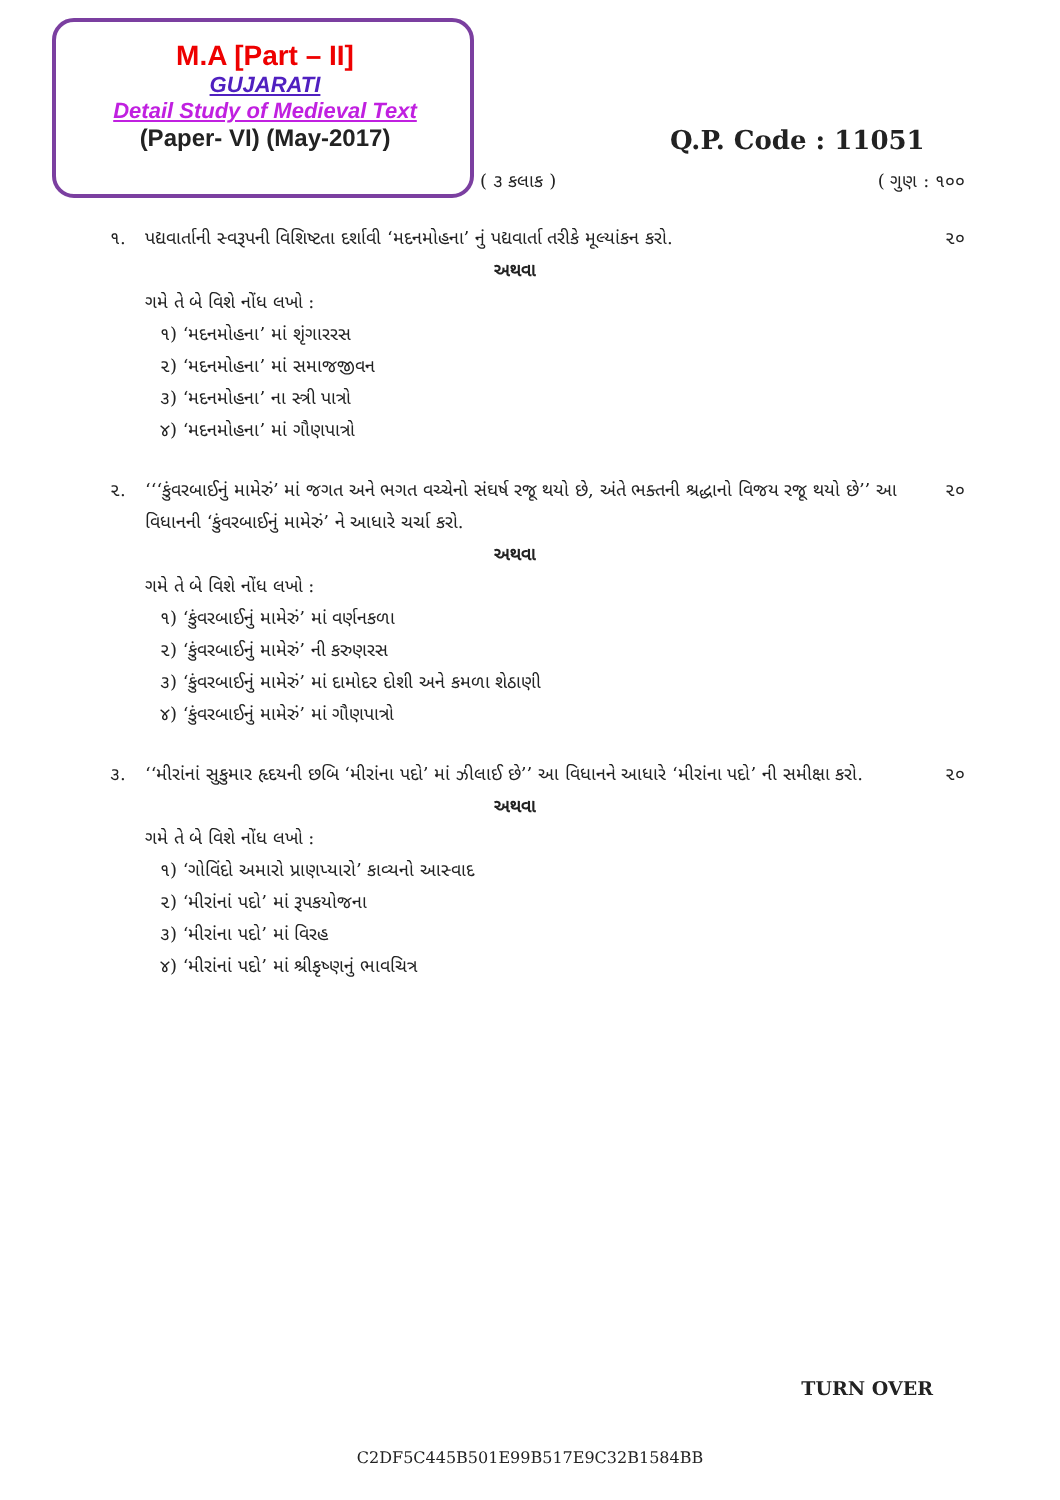M.A [Part – II]
GUJARATI
Detail Study of Medieval Text
(Paper- VI) (May-2017)
Q.P. Code : 11051
( ૩ કલાક ) ( ગુણ : ૧૦૦
૧. પદ્યવાર્તાની સ્વરૂપની વિશિષ્ટતા દર્શાવી ‘મદનમોહના’ નું પદ્યવાર્તા તરીકે મૂલ્યાંકન કરો.
અથવા
ગમે તે બે વિશે નોંધ લખો :
૧) ‘મદનમોહના’ માં શૃંગારરસ
૨) ‘મદનમોહના’ માં સમાજજીવન
૩) ‘મદનમોહના’ ના સ્ત્રી પાત્રો
૪) ‘મદનમોહના’ માં ગૌણપાત્રો
૨૦
૨. ‘‘‘કુંવરબાઈનું મામેરું’ માં જગત અને ભગત વચ્ચેનો સંઘર્ષ રજૂ થયો છે, અંતે ભક્તની શ્રદ્ધાનો વિજય રજૂ થયો છે’’ આ વિધાનની ‘કુંવરબાઈનું મામેરું’ ને આધારે ચર્ચા કરો.
અથવા
ગમે તે બે વિશે નોંધ લખો :
૧) ‘કુંવરબાઈનું મામેરું’ માં વર્ણનકળા
૨) ‘કુંવરબાઈનું મામેરું’ ની કરુણરસ
૩) ‘કુંવરબાઈનું મામેરું’ માં દામોદર દોશી અને કમળા શેઠાણી
૪) ‘કુંવરબાઈનું મામેરું’ માં ગૌણપાત્રો
૨૦
૩. ‘‘મીરાંનાં સુકુમાર હૃદયની છબિ ‘મીરાંના પદો’ માં ઝીલાઈ છે’’ આ વિધાનને આધારે ‘મીરાંના પદો’ ની સમીક્ષા કરો.
અથવા
ગમે તે બે વિશે નોંધ લખો :
૧) ‘ગોવિંદો અમારો પ્રાણપ્યારો’ કાવ્યનો આસ્વાદ
૨) ‘મીરાંનાં પદો’ માં રૂપકયોજના
૩) ‘મીરાંના પદો’ માં વિરહ
૪) ‘મીરાંનાં પદો’ માં શ્રીકૃષ્ણનું ભાવચિત્ર
૨૦
TURN OVER
C2DF5C445B501E99B517E9C32B1584BB